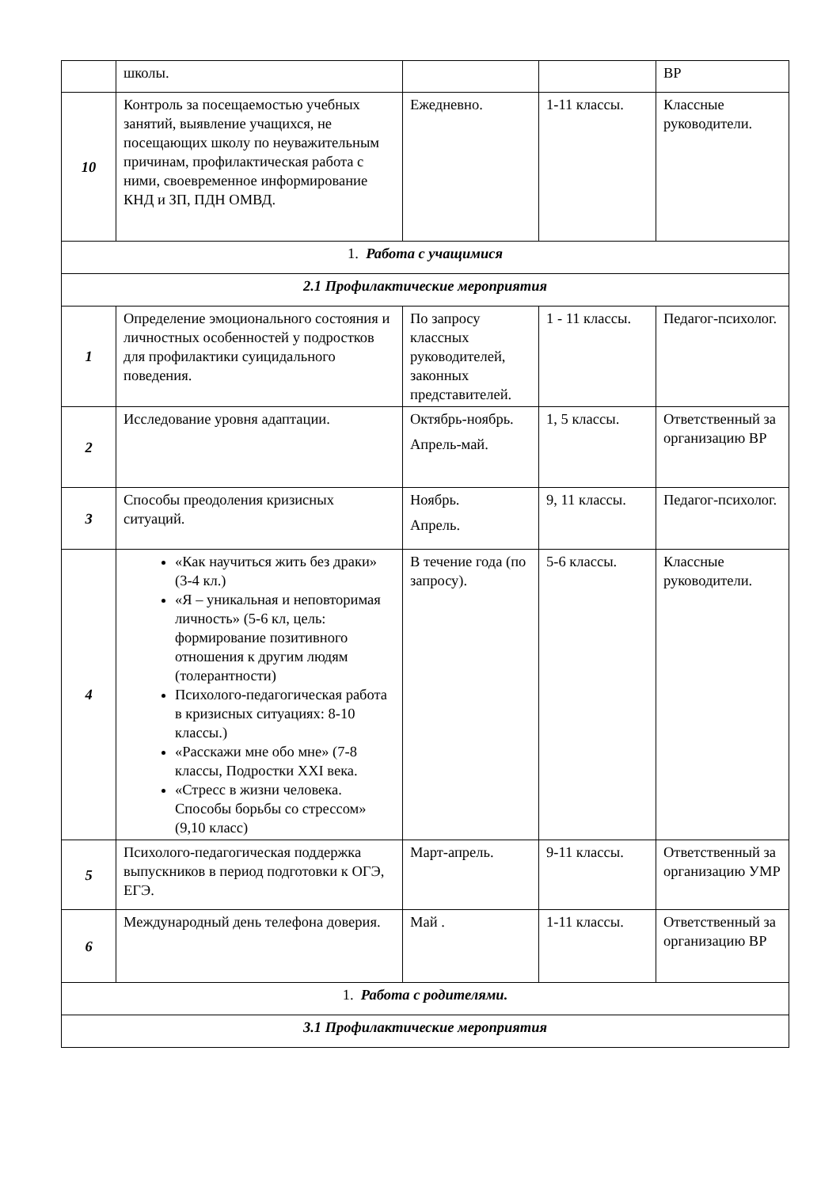| | школы. | | | ВР |
| 10 | Контроль за посещаемостью учебных занятий, выявление учащихся, не посещающих школу по неуважительным причинам, профилактическая работа с ними, своевременное информирование КНД и ЗП, ПДН ОМВД. | Ежедневно. | 1-11 классы. | Классные руководители. |
| 1. Работа с учащимися | | | | |
| 2.1 Профилактические мероприятия | | | | |
| 1 | Определение эмоционального состояния и личностных особенностей у подростков для профилактики суицидального поведения. | По запросу классных руководителей, законных представителей. | 1 - 11 классы. | Педагог-психолог. |
| 2 | Исследование уровня адаптации. | Октябрь-ноябрь. Апрель-май. | 1, 5 классы. | Ответственный за организацию ВР |
| 3 | Способы преодоления кризисных ситуаций. | Ноябрь. Апрель. | 9, 11 классы. | Педагог-психолог. |
| 4 | «Как научиться жить без драки» (3-4 кл.) «Я – уникальная и неповторимая личность» (5-6 кл, цель: формирование позитивного отношения к другим людям (толерантности) Психолого-педагогическая работа в кризисных ситуациях: 8-10 классы.) «Расскажи мне обо мне» (7-8 классы, Подростки XXI века. «Стресс в жизни человека. Способы борьбы со стрессом» (9,10 класс) | В течение года (по запросу). | 5-6 классы. | Классные руководители. |
| 5 | Психолого-педагогическая поддержка выпускников в период подготовки к ОГЭ, ЕГЭ. | Март-апрель. | 9-11 классы. | Ответственный за организацию УМР |
| 6 | Международный день телефона доверия. | Май . | 1-11 классы. | Ответственный за организацию ВР |
| 1. Работа с родителями. | | | | |
| 3.1 Профилактические мероприятия | | | | |